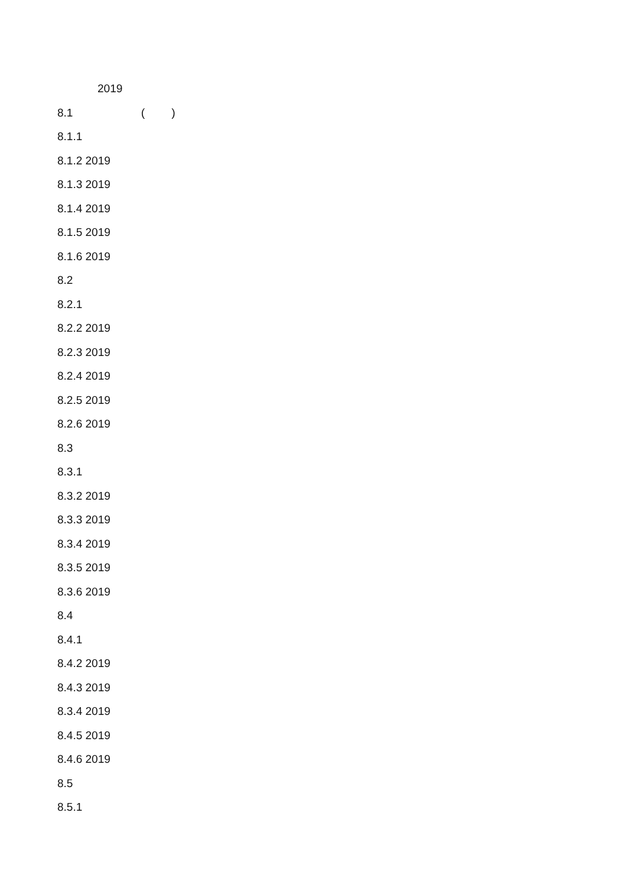2019
8.1 ( )
8.1.1
8.1.2 2019
8.1.3 2019
8.1.4 2019
8.1.5 2019
8.1.6 2019
8.2
8.2.1
8.2.2 2019
8.2.3 2019
8.2.4 2019
8.2.5 2019
8.2.6 2019
8.3
8.3.1
8.3.2 2019
8.3.3 2019
8.3.4 2019
8.3.5 2019
8.3.6 2019
8.4
8.4.1
8.4.2 2019
8.4.3 2019
8.3.4 2019
8.4.5 2019
8.4.6 2019
8.5
8.5.1